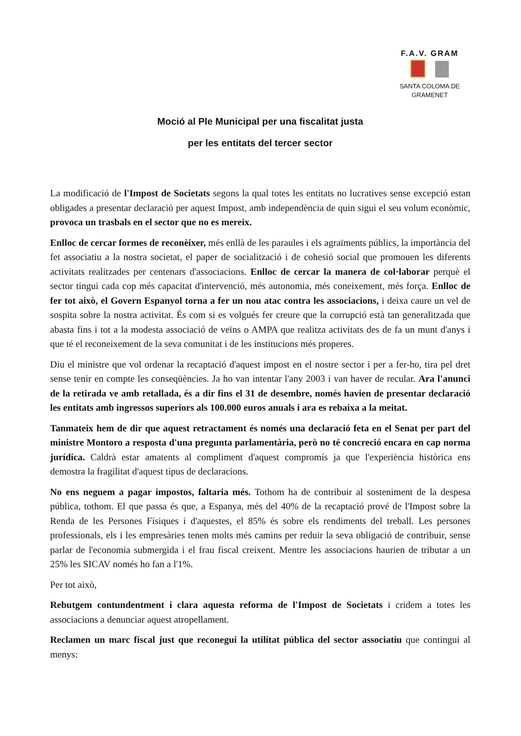F.A.V. GRAM
SANTA COLOMA DE GRAMENET
Moció al Ple Municipal per una fiscalitat justa
per les entitats del tercer sector
La modificació de l'Impost de Societats segons la qual totes les entitats no lucratives sense excepció estan obligades a presentar declaració per aquest Impost, amb independència de quin sigui el seu volum econòmic, provoca un trasbals en el sector que no es mereix.
Enlloc de cercar formes de reconèixer, més enllà de les paraules i els agraïments públics, la importància del fet associatiu a la nostra societat, el paper de socialització i de cohesió social que promouen les diferents activitats realitzades per centenars d'associacions. Enlloc de cercar la manera de col·laborar perquè el sector tingui cada cop més capacitat d'intervenció, més autonomia, més coneixement, més força. Enlloc de fer tot això, el Govern Espanyol torna a fer un nou atac contra les associacions, i deixa caure un vel de sospita sobre la nostra activitat. És com si es volgués fer creure que la corrupció està tan generalitzada que abasta fins i tot a la modesta associació de veïns o AMPA que realitza activitats des de fa un munt d'anys i que té el reconeixement de la seva comunitat i de les institucions més properes.
Diu el ministre que vol ordenar la recaptació d'aquest impost en el nostre sector i per a fer-ho, tira pel dret sense tenir en compte les conseqüències. Ja ho van intentar l'any 2003 i van haver de recular. Ara l'anunci de la retirada ve amb retallada, és a dir fins el 31 de desembre, només havien de presentar declaració les entitats amb ingressos superiors als 100.000 euros anuals i ara es rebaixa a la meitat.
Tanmateix hem de dir que aquest retractament és només una declaració feta en el Senat per part del ministre Montoro a resposta d'una pregunta parlamentària, però no té concreció encara en cap norma jurídica. Caldrà estar amatents al compliment d'aquest compromís ja que l'experiència històrica ens demostra la fragilitat d'aquest tipus de declaracions.
No ens neguem a pagar impostos, faltaria més. Tothom ha de contribuir al sosteniment de la despesa pública, tothom. El que passa és que, a Espanya, més del 40% de la recaptació prové de l'Impost sobre la Renda de les Persones Físiques i d'aquestes, el 85% és sobre els rendiments del treball. Les persones professionals, els i les empresàries tenen molts més camins per reduir la seva obligació de contribuir, sense parlar de l'economia submergida i el frau fiscal creixent. Mentre les associacions haurien de tributar a un 25% les SICAV només ho fan a l'1%.
Per tot això,
Rebutgem contundentment i clara aquesta reforma de l'Impost de Societats i cridem a totes les associacions a denunciar aquest atropellament.
Reclamen un marc fiscal just que reconegui la utilitat pública del sector associatiu que contingui al menys: